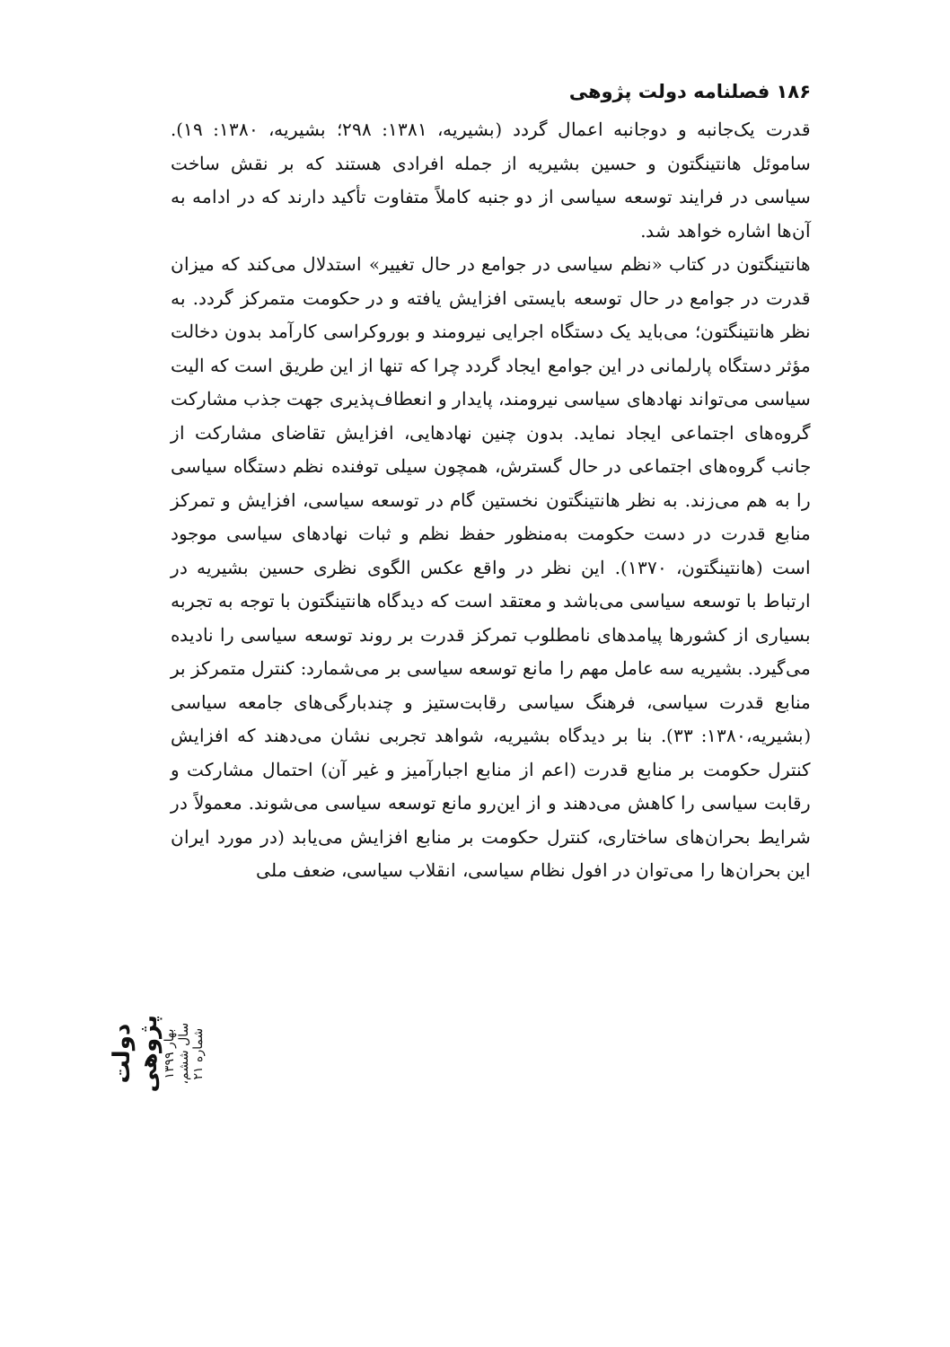۱۸۶ فصلنامه دولت پژوهی
قدرت یک‌جانبه و دوجانبه اعمال گردد (بشیریه، ۱۳۸۱: ۲۹۸؛ بشیریه، ۱۳۸۰: ۱۹). ساموئل هانتینگتون و حسین بشیریه از جمله افرادی هستند که بر نقش ساخت سیاسی در فرایند توسعه سیاسی از دو جنبه کاملاً متفاوت تأکید دارند که در ادامه به آن‌ها اشاره خواهد شد.
هانتینگتون در کتاب «نظم سیاسی در جوامع در حال تغییر» استدلال می‌کند که میزان قدرت در جوامع در حال توسعه بایستی افزایش یافته و در حکومت متمرکز گردد. به نظر هانتینگتون؛ می‌باید یک دستگاه اجرایی نیرومند و بوروکراسی کارآمد بدون دخالت مؤثر دستگاه پارلمانی در این جوامع ایجاد گردد چرا که تنها از این طریق است که الیت سیاسی می‌تواند نهادهای سیاسی نیرومند، پایدار و انعطاف‌پذیری جهت جذب مشارکت گروه‌های اجتماعی ایجاد نماید. بدون چنین نهادهایی، افزایش تقاضای مشارکت از جانب گروه‌های اجتماعی در حال گسترش، همچون سیلی توفنده نظم دستگاه سیاسی را به هم می‌زند. به نظر هانتینگتون نخستین گام در توسعه سیاسی، افزایش و تمرکز منابع قدرت در دست حکومت به‌منظور حفظ نظم و ثبات نهادهای سیاسی موجود است (هانتینگتون، ۱۳۷۰). این نظر در واقع عکس الگوی نظری حسین بشیریه در ارتباط با توسعه سیاسی می‌باشد و معتقد است که دیدگاه هانتینگتون با توجه به تجربه بسیاری از کشورها پیامدهای نامطلوب تمرکز قدرت بر روند توسعه سیاسی را نادیده می‌گیرد. بشیریه سه عامل مهم را مانع توسعه سیاسی بر می‌شمارد: کنترل متمرکز بر منابع قدرت سیاسی، فرهنگ سیاسی رقابت‌ستیز و چندبارگی‌های جامعه سیاسی (بشیریه،۱۳۸۰: ۳۳). بنا بر دیدگاه بشیریه، شواهد تجربی نشان می‌دهند که افزایش کنترل حکومت بر منابع قدرت (اعم از منابع اجبارآمیز و غیر آن) احتمال مشارکت و رقابت سیاسی را کاهش می‌دهند و از این‌رو مانع توسعه سیاسی می‌شوند. معمولاً در شرایط بحران‌های ساختاری، کنترل حکومت بر منابع افزایش می‌یابد (در مورد ایران این بحران‌ها را می‌توان در افول نظام سیاسی، انقلاب سیاسی، ضعف ملی
دولت پژوهی بهار ۱۳۹۹ سال ششم، شماره ۲۱